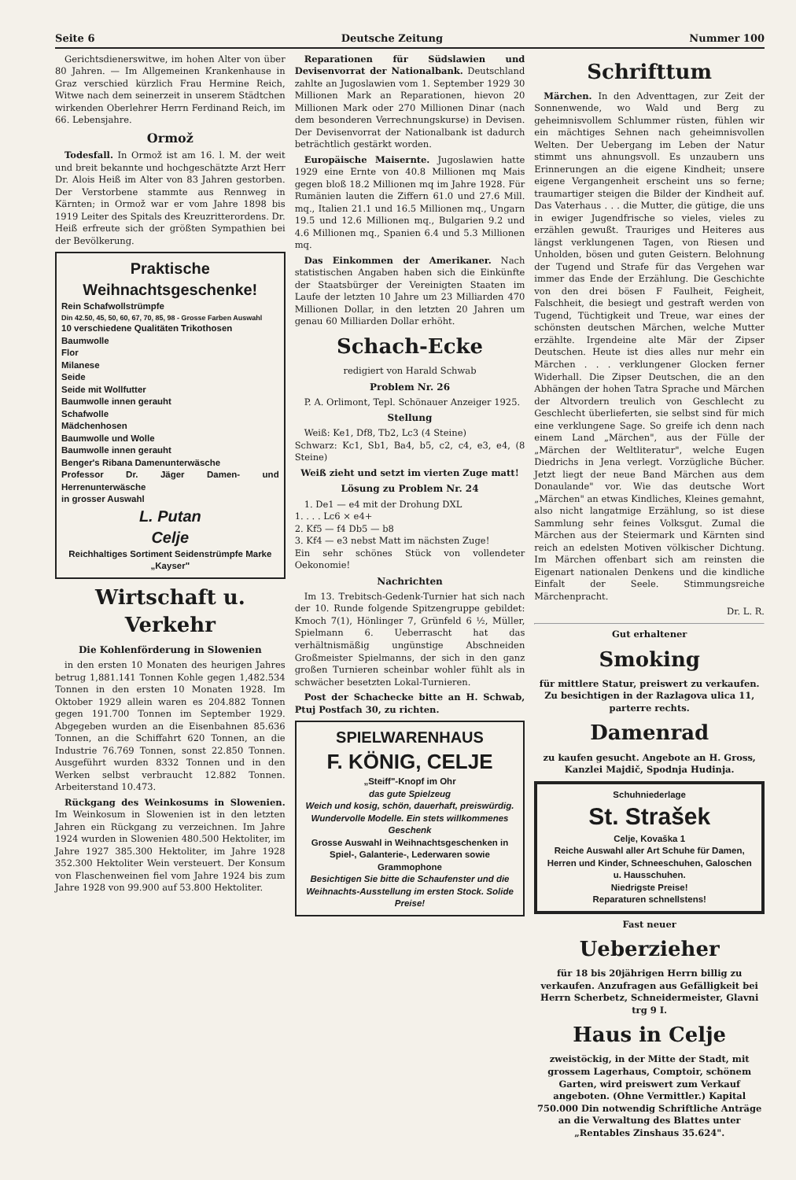Seite 6 Deutsche Zeitung Nummer 100
Gerichtsdienerswitwe, im hohen Alter von über 80 Jahren. — Im Allgemeinen Krankenhause in Graz verschied kürzlich Frau Hermine Reich, Witwe nach dem seinerzeit in unserem Städtchen wirkenden Oberlehrer Herrn Ferdinand Reich, im 66. Lebensjahre.
Ormož
Todesfall. In Ormož ist am 16. l. M. der weit und breit bekannte und hochgeschätzte Arzt Herr Dr. Alois Heiß im Alter von 83 Jahren gestorben. Der Verstorbene stammte aus Rennweg in Kärnten; in Ormož war er vom Jahre 1898 bis 1919 Leiter des Spitals des Kreuzritterordens. Dr. Heiß erfreute sich der größten Sympathien bei der Bevölkerung.
Praktische Weihnachtsgeschenke!
Rein Schafwollstrümpfe
Din 42.50, 45, 50, 60, 67, 70, 85, 98 - Grosse Farben Auswahl
10 verschiedene Qualitäten Trikothosen
Baumwolle
Flor
Milanese
Seide
Seide mit Wollfutter
Baumwolle innen gerauht
Schafwolle
Mädchenhosen
Baumwolle und Wolle
Baumwolle innen gerauht
Benger's Ribana Damenunterwäsche
Professor Dr. Jäger Damen- und Herrenunterwäsche
in grosser Auswahl
L. Putan
Celje
Reichhaltiges Sortiment Seidenstrümpfe Marke „Kayser"
Wirtschaft u. Verkehr
Die Kohlenförderung in Slowenien
in den ersten 10 Monaten des heurigen Jahres betrug 1,881.141 Tonnen Kohle gegen 1,482.534 Tonnen in den ersten 10 Monaten 1928. Im Oktober 1929 allein waren es 204.882 Tonnen gegen 191.700 Tonnen im September 1929. Abgegeben wurden an die Eisenbahnen 85.636 Tonnen, an die Schiffahrt 620 Tonnen, an die Industrie 76.769 Tonnen, sonst 22.850 Tonnen. Ausgeführt wurden 8332 Tonnen und in den Werken selbst verbraucht 12.882 Tonnen. Arbeiterstand 10.473.
Rückgang des Weinkosums in Slowenien. Im Weinkosum in Slowenien ist in den letzten Jahren ein Rückgang zu verzeichnen. Im Jahre 1924 wurden in Slowenien 480.500 Hektoliter, im Jahre 1927 385.300 Hektoliter, im Jahre 1928 352.300 Hektoliter Wein versteuert. Der Konsum von Flaschenweinen fiel vom Jahre 1924 bis zum Jahre 1928 von 99.900 auf 53.800 Hektoliter.
Reparationen für Südslawien und Devisenvorrat der Nationalbank. Deutschland zahlte an Jugoslawien vom 1. September 1929 30 Millionen Mark an Reparationen, hievon 20 Millionen Mark oder 270 Millionen Dinar (nach dem besonderen Verrechnungskurse) in Devisen. Der Devisenvorrat der Nationalbank ist dadurch beträchtlich gestärkt worden.
Europäische Maisernte. Jugoslawien hatte 1929 eine Ernte von 40.8 Millionen mq Mais gegen bloß 18.2 Millionen mq im Jahre 1928. Für Rumänien lauten die Ziffern 61.0 und 27.6 Mill. mq., Italien 21.1 und 16.5 Millionen mq., Ungarn 19.5 und 12.6 Millionen mq., Bulgarien 9.2 und 4.6 Millionen mq., Spanien 6.4 und 5.3 Millionen mq.
Das Einkommen der Amerikaner. Nach statistischen Angaben haben sich die Einkünfte der Staatsbürger der Vereinigten Staaten im Laufe der letzten 10 Jahre um 23 Milliarden 470 Millionen Dollar, in den letzten 20 Jahren um genau 60 Milliarden Dollar erhöht.
Schach-Ecke
redigiert von Harald Schwab
Problem Nr. 26
P. A. Orlimont, Tepl. Schönauer Anzeiger 1925.
Stellung
Weiß: Ke1, Df8, Tb2, Lc3 (4 Steine)
Schwarz: Kc1, Sb1, Ba4, b5, c2, c4, e3, e4, (8 Steine)
Weiß zieht und setzt im vierten Zuge matt!
Lösung zu Problem Nr. 24
1. De1 — e4 mit der Drohung DXL
1. . . . Lc6 × e4+
2. Kf5 — f4 Db5 — b8
3. Kf4 — e3 nebst Matt im nächsten Zuge!
Ein sehr schönes Stück von vollendeter Oekonomie!
Nachrichten
Im 13. Trebitsch-Gedenk-Turnier hat sich nach der 10. Runde folgende Spitzengruppe gebildet: Kmoch 7(1), Hönlinger 7, Grünfeld 6 ½, Müller, Spielmann 6. Ueberrascht hat das verhältnismäßig ungünstige Abschneiden Großmeister Spielmanns, der sich in den ganz großen Turnieren scheinbar wohler fühlt als in schwächer besetzten Lokal-Turnieren.
Post der Schachecke bitte an H. Schwab, Ptuj Postfach 30, zu richten.
SPIELWARENHAUS
F. KÖNIG, CELJE
„Steiff"-Knopf im Ohr
das gute Spielzeug
Weich und kosig, schön, dauerhaft, preiswürdig. Wundervolle Modelle. Ein stets willkommenes Geschenk
Grosse Auswahl in Weihnachtsgeschenken in Spiel-, Galanterie-, Lederwaren sowie Grammophone
Besichtigen Sie bitte die Schaufenster und die Weihnachts-Ausstellung im ersten Stock. Solide Preise!
Schrifttum
Märchen. In den Adventtagen, zur Zeit der Sonnenwende, wo Wald und Berg zu geheimnisvollem Schlummer rüsten, fühlen wir ein mächtiges Sehnen nach geheimnisvollen Welten. Der Uebergang im Leben der Natur stimmt uns ahnungsvoll. Es unzaubern uns Erinnerungen an die eigene Kindheit; unsere eigene Vergangenheit erscheint uns so ferne; traumartiger steigen die Bilder der Kindheit auf. Das Vaterhaus . . . die Mutter, die gütige, die uns in ewiger Jugendfrische so vieles, vieles zu erzählen gewußt. Trauriges und Heiteres aus längst verklungenen Tagen, von Riesen und Unholden, bösen und guten Geistern. Belohnung der Tugend und Strafe für das Vergehen war immer das Ende der Erzählung. Die Geschichte von den drei bösen F Faulheit, Feigheit, Falschheit, die besiegt und gestraft werden von Tugend, Tüchtigkeit und Treue, war eines der schönsten deutschen Märchen, welche Mutter erzählte. Irgendeine alte Mär der Zipser Deutschen. Heute ist dies alles nur mehr ein Märchen . . . verklungener Glocken ferner Widerhall. Die Zipser Deutschen, die an den Abhängen der hohen Tatra Sprache und Märchen der Altvordern treulich von Geschlecht zu Geschlecht überlieferten, sie selbst sind für mich eine verklungene Sage. So greife ich denn nach einem Land „Märchen", aus der Fülle der „Märchen der Weltliteratur", welche Eugen Diedrichs in Jena verlegt. Vorzügliche Bücher. Jetzt liegt der neue Band Märchen aus dem Donaulande" vor. Wie das deutsche Wort „Märchen" an etwas Kindliches, Kleines gemahnt, also nicht langatmige Erzählung, so ist diese Sammlung sehr feines Volksgut. Zumal die Märchen aus der Steiermark und Kärnten sind reich an edelsten Motiven völkischer Dichtung. Im Märchen offenbart sich am reinsten die Eigenart nationalen Denkens und die kindliche Einfalt der Seele. Stimmungsreiche Märchenpracht.
Dr. L. R.
Gut erhaltener
Smoking
für mittlere Statur, preiswert zu verkaufen. Zu besichtigen in der Razlagova ulica 11, parterre rechts.
Damenrad
zu kaufen gesucht. Angebote an H. Gross, Kanzlei Majdič, Spodnja Hudinja.
Schuhniederlage
St. Strašek
Celje, Kovaška 1
Reiche Auswahl aller Art Schuhe für Damen, Herren und Kinder, Schneeschuhen, Galoschen u. Hausschuhen.
Niedrigste Preise!
Reparaturen schnellstens!
Fast neuer
Ueberzieher
für 18 bis 20jährigen Herrn billig zu verkaufen. Anzufragen aus Gefälligkeit bei Herrn Scherbetz, Schneidermeister, Glavni trg 9 I.
Haus in Celje
zweistöckig, in der Mitte der Stadt, mit grossem Lagerhaus, Comptoir, schönem Garten, wird preiswert zum Verkauf angeboten. (Ohne Vermittler.) Kapital 750.000 Din notwendig Schriftliche Anträge an die Verwaltung des Blattes unter „Rentables Zinshaus 35.624".